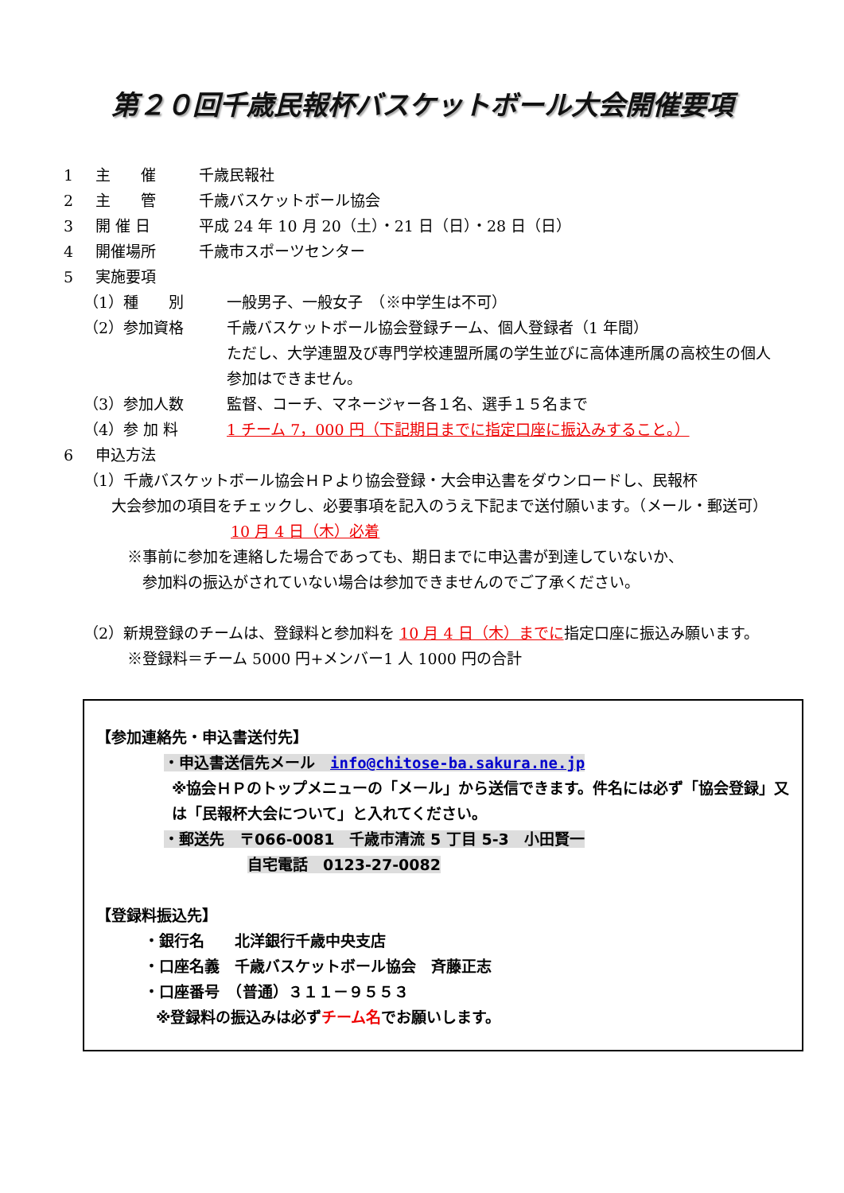第２０回千歳民報杯バスケットボール大会開催要項
1 主　　催 千歳民報社
2 主　　管 千歳バスケットボール協会
3 開 催 日 平成 24 年 10 月 20（土）・21 日（日）・28 日（日）
4 開催場所 千歳市スポーツセンター
5 実施要項
（1）種　　別 一般男子、一般女子　（※中学生は不可）
（2）参加資格 千歳バスケットボール協会登録チーム、個人登録者（1 年間）
ただし、大学連盟及び専門学校連盟所属の学生並びに高体連所属の高校生の個人参加はできません。
（3）参加人数 監督、コーチ、マネージャー各１名、選手１５名まで
（4）参 加 料 1 チーム 7，000 円（下記期日までに指定口座に振込みすること。）
6 申込方法
（1）千歳バスケットボール協会ＨＰより協会登録・大会申込書をダウンロードし、民報杯
大会参加の項目をチェックし、必要事項を記入のうえ下記まで送付願います。（メール・郵送可）
10 月 4 日（木）必着
※事前に参加を連絡した場合であっても、期日までに申込書が到達していないか、
　参加料の振込がされていない場合は参加できませんのでご了承ください。
（2）新規登録のチームは、登録料と参加料を 10 月 4 日（木）までに指定口座に振込み願います。
※登録料＝チーム 5000 円+メンバー1 人 1000 円の合計
【参加連絡先・申込書送付先】
・申込書送信先メール　info@chitose-ba.sakura.ne.jp
※協会ＨＰのトップメニューの「メール」から送信できます。件名には必ず「協会登録」又は「民報杯大会について」と入れてください。
・郵送先　〒066-0081　千歳市清流 5 丁目 5-3　小田賢一
自宅電話　0123-27-0082
【登録料振込先】
・銀行名　　北洋銀行千歳中央支店
・口座名義　千歳バスケットボール協会　斉藤正志
・口座番号　（普通）３１１－９５５３
※登録料の振込みは必ずチーム名でお願いします。